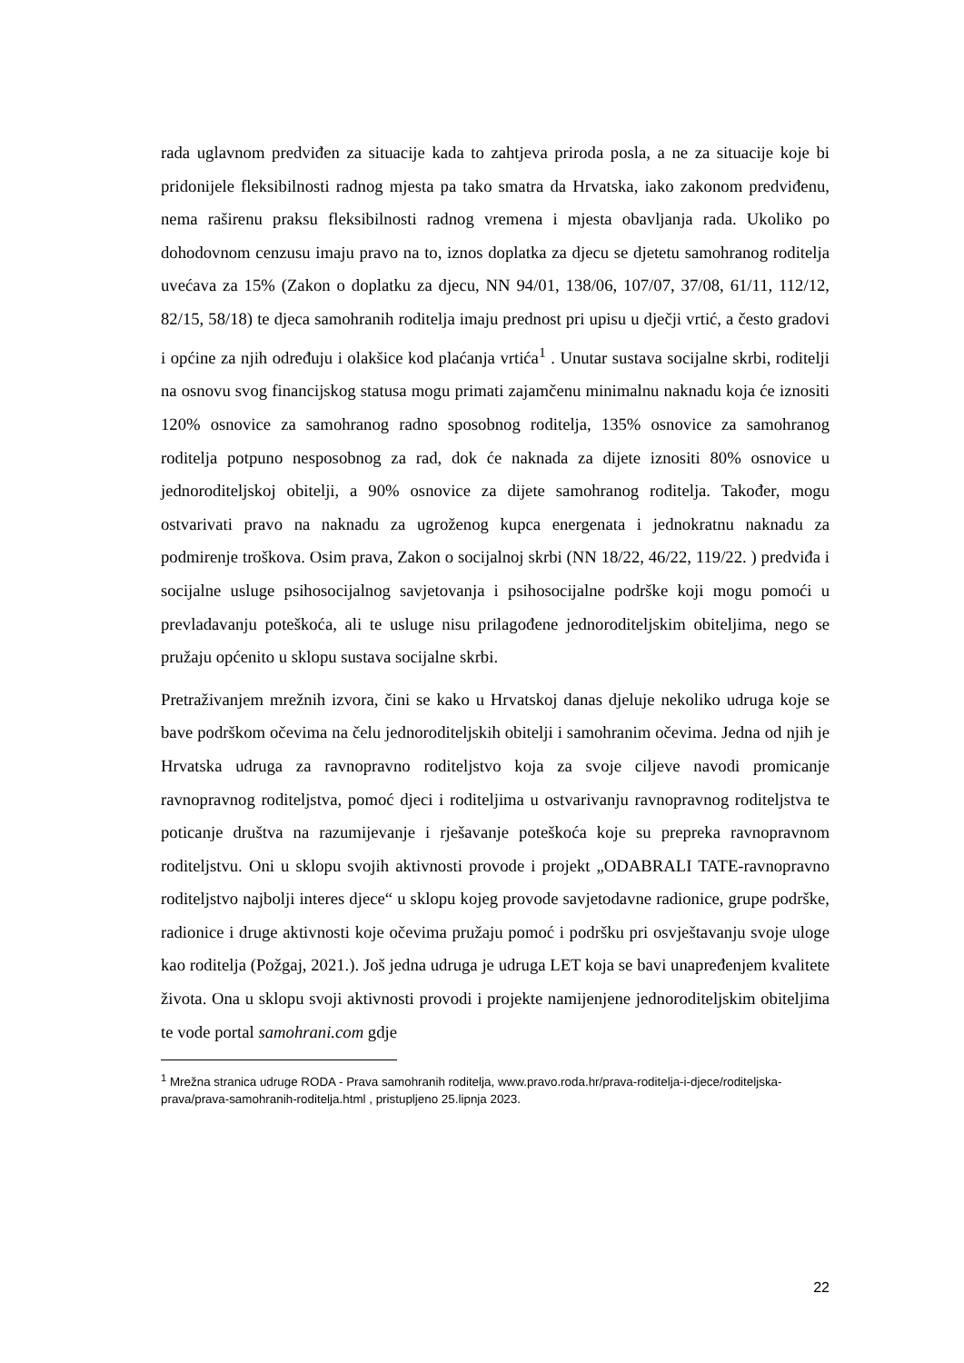rada uglavnom predviđen za situacije kada to zahtjeva priroda posla, a ne za situacije koje bi pridonijele fleksibilnosti radnog mjesta pa tako smatra da Hrvatska, iako zakonom predviđenu, nema raširenu praksu fleksibilnosti radnog vremena i mjesta obavljanja rada. Ukoliko po dohodovnom cenzusu imaju pravo na to, iznos doplatka za djecu se djetetu samohranog roditelja uvećava za 15% (Zakon o doplatku za djecu, NN 94/01, 138/06, 107/07, 37/08, 61/11, 112/12, 82/15, 58/18) te djeca samohranih roditelja imaju prednost pri upisu u dječji vrtić, a često gradovi i općine za njih određuju i olakšice kod plaćanja vrtića<sup>1</sup> . Unutar sustava socijalne skrbi, roditelji na osnovu svog financijskog statusa mogu primati zajamčenu minimalnu naknadu koja će iznositi 120% osnovice za samohranog radno sposobnog roditelja, 135% osnovice za samohranog roditelja potpuno nesposobnog za rad, dok će naknada za dijete iznositi 80% osnovice u jednoroditeljskoj obitelji, a 90% osnovice za dijete samohranog roditelja. Također, mogu ostvarivati pravo na naknadu za ugroženog kupca energenata i jednokratnu naknadu za podmirenje troškova. Osim prava, Zakon o socijalnoj skrbi (NN 18/22, 46/22, 119/22. ) predviđa i socijalne usluge psihosocijalnog savjetovanja i psihosocijalne podrške koji mogu pomoći u prevladavanju poteškoća, ali te usluge nisu prilagođene jednoroditeljskim obiteljima, nego se pružaju općenito u sklopu sustava socijalne skrbi.
Pretraživanjem mrežnih izvora, čini se kako u Hrvatskoj danas djeluje nekoliko udruga koje se bave podrškom očevima na čelu jednoroditeljskih obitelji i samohranim očevima. Jedna od njih je Hrvatska udruga za ravnopravno roditeljstvo koja za svoje ciljeve navodi promicanje ravnopravnog roditeljstva, pomoć djeci i roditeljima u ostvarivanju ravnopravnog roditeljstva te poticanje društva na razumijevanje i rješavanje poteškoća koje su prepreka ravnopravnom roditeljstvu. Oni u sklopu svojih aktivnosti provode i projekt „ODABRALI TATE-ravnopravno roditeljstvo najbolji interes djece“ u sklopu kojeg provode savjetodavne radionice, grupe podrške, radionice i druge aktivnosti koje očevima pružaju pomoć i podršku pri osvještavanju svoje uloge kao roditelja (Požgaj, 2021.). Još jedna udruga je udruga LET koja se bavi unapređenjem kvalitete života. Ona u sklopu svoji aktivnosti provodi i projekte namijenjene jednoroditeljskim obiteljima te vode portal samohrani.com gdje
<sup>1</sup> Mrežna stranica udruge RODA - Prava samohranih roditelja, www.pravo.roda.hr/prava-roditelja-i-djece/roditeljska-prava/prava-samohranih-roditelja.html , pristupljeno 25.lipnja 2023.
22